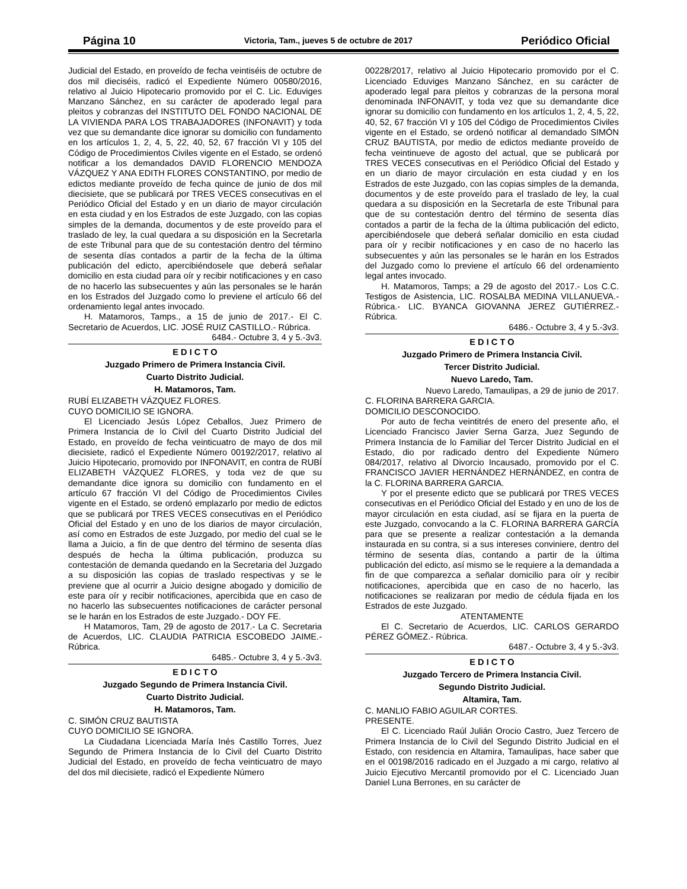Página 10 Victoria, Tam., jueves 5 de octubre de 2017 Periódico Oficial
Judicial del Estado, en proveído de fecha veintiséis de octubre de dos mil dieciséis, radicó el Expediente Número 00580/2016, relativo al Juicio Hipotecario promovido por el C. Lic. Eduviges Manzano Sánchez, en su carácter de apoderado legal para pleitos y cobranzas del INSTITUTO DEL FONDO NACIONAL DE LA VIVIENDA PARA LOS TRABAJADORES (INFONAVIT) y toda vez que su demandante dice ignorar su domicilio con fundamento en los artículos 1, 2, 4, 5, 22, 40, 52, 67 fracción VI y 105 del Código de Procedimientos Civiles vigente en el Estado, se ordenó notificar a los demandados DAVID FLORENCIO MENDOZA VÁZQUEZ Y ANA EDITH FLORES CONSTANTINO, por medio de edictos mediante proveído de fecha quince de junio de dos mil diecisiete, que se publicará por TRES VECES consecutivas en el Periódico Oficial del Estado y en un diario de mayor circulación en esta ciudad y en los Estrados de este Juzgado, con las copias simples de la demanda, documentos y de este proveído para el traslado de ley, la cual quedara a su disposición en la Secretarla de este Tribunal para que de su contestación dentro del término de sesenta días contados a partir de la fecha de la última publicación del edicto, apercibiéndosele que deberá señalar domicilio en esta ciudad para oír y recibir notificaciones y en caso de no hacerlo las subsecuentes y aún las personales se le harán en los Estrados del Juzgado como lo previene el artículo 66 del ordenamiento legal antes invocado.
H. Matamoros, Tamps., a 15 de junio de 2017.- El C. Secretario de Acuerdos, LIC. JOSÉ RUIZ CASTILLO.- Rúbrica.
6484.- Octubre 3, 4 y 5.-3v3.
E D I C T O
Juzgado Primero de Primera Instancia Civil.
Cuarto Distrito Judicial.
H. Matamoros, Tam.
RUBÍ ELIZABETH VÁZQUEZ FLORES.
CUYO DOMICILIO SE IGNORA.
El Licenciado Jesús López Ceballos, Juez Primero de Primera Instancia de lo Civil del Cuarto Distrito Judicial del Estado, en proveído de fecha veinticuatro de mayo de dos mil diecisiete, radicó el Expediente Número 00192/2017, relativo al Juicio Hipotecario, promovido por INFONAVIT, en contra de RUBÍ ELIZABETH VÁZQUEZ FLORES, y toda vez de que su demandante dice ignora su domicilio con fundamento en el artículo 67 fracción VI del Código de Procedimientos Civiles vigente en el Estado, se ordenó emplazarlo por medio de edictos que se publicará por TRES VECES consecutivas en el Periódico Oficial del Estado y en uno de los diarios de mayor circulación, así como en Estrados de este Juzgado, por medio del cual se le llama a Juicio, a fin de que dentro del término de sesenta días después de hecha la última publicación, produzca su contestación de demanda quedando en la Secretaria del Juzgado a su disposición las copias de traslado respectivas y se le previene que al ocurrir a Juicio designe abogado y domicilio de este para oír y recibir notificaciones, apercibida que en caso de no hacerlo las subsecuentes notificaciones de carácter personal se le harán en los Estrados de este Juzgado.- DOY FE.
H Matamoros, Tam, 29 de agosto de 2017.- La C. Secretaria de Acuerdos, LIC. CLAUDIA PATRICIA ESCOBEDO JAIME.- Rúbrica.
6485.- Octubre 3, 4 y 5.-3v3.
E D I C T O
Juzgado Segundo de Primera Instancia Civil.
Cuarto Distrito Judicial.
H. Matamoros, Tam.
C. SIMÓN CRUZ BAUTISTA
CUYO DOMICILIO SE IGNORA.
La Ciudadana Licenciada María Inés Castillo Torres, Juez Segundo de Primera Instancia de lo Civil del Cuarto Distrito Judicial del Estado, en proveído de fecha veinticuatro de mayo del dos mil diecisiete, radicó el Expediente Número
00228/2017, relativo al Juicio Hipotecario promovido por el C. Licenciado Eduviges Manzano Sánchez, en su carácter de apoderado legal para pleitos y cobranzas de la persona moral denominada INFONAVIT, y toda vez que su demandante dice ignorar su domicilio con fundamento en los artículos 1, 2, 4, 5, 22, 40, 52, 67 fracción VI y 105 del Código de Procedimientos Civiles vigente en el Estado, se ordenó notificar al demandado SIMÓN CRUZ BAUTISTA, por medio de edictos mediante proveído de fecha veintinueve de agosto del actual, que se publicará por TRES VECES consecutivas en el Periódico Oficial del Estado y en un diario de mayor circulación en esta ciudad y en los Estrados de este Juzgado, con las copias simples de la demanda, documentos y de este proveído para el traslado de ley, la cual quedara a su disposición en la Secretarla de este Tribunal para que de su contestación dentro del término de sesenta días contados a partir de la fecha de la última publicación del edicto, apercibiéndosele que deberá señalar domicilio en esta ciudad para oír y recibir notificaciones y en caso de no hacerlo las subsecuentes y aún las personales se le harán en los Estrados del Juzgado como lo previene el artículo 66 del ordenamiento legal antes invocado.
H. Matamoros, Tamps; a 29 de agosto del 2017.- Los C.C. Testigos de Asistencia, LIC. ROSALBA MEDINA VILLANUEVA.- Rúbrica.- LIC. BYANCA GIOVANNA JEREZ GUTIÉRREZ.- Rúbrica.
6486.- Octubre 3, 4 y 5.-3v3.
E D I C T O
Juzgado Primero de Primera Instancia Civil.
Tercer Distrito Judicial.
Nuevo Laredo, Tam.
Nuevo Laredo, Tamaulipas, a 29 de junio de 2017.
C. FLORINA BARRERA GARCIA.
DOMICILIO DESCONOCIDO.
Por auto de fecha veintitrés de enero del presente año, el Licenciado Francisco Javier Serna Garza, Juez Segundo de Primera Instancia de lo Familiar del Tercer Distrito Judicial en el Estado, dio por radicado dentro del Expediente Número 084/2017, relativo al Divorcio Incausado, promovido por el C. FRANCISCO JAVIER HERNÁNDEZ HERNÁNDEZ, en contra de la C. FLORINA BARRERA GARCIA.
Y por el presente edicto que se publicará por TRES VECES consecutivas en el Periódico Oficial del Estado y en uno de los de mayor circulación en esta ciudad, así se fijara en la puerta de este Juzgado, convocando a la C. FLORINA BARRERA GARCÍA para que se presente a realizar contestación a la demanda instaurada en su contra, si a sus intereses conviniere, dentro del término de sesenta días, contando a partir de la última publicación del edicto, así mismo se le requiere a la demandada a fin de que comparezca a señalar domicilio para oír y recibir notificaciones, apercibida que en caso de no hacerlo, las notificaciones se realizaran por medio de cédula fijada en los Estrados de este Juzgado.
ATENTAMENTE
El C. Secretario de Acuerdos, LIC. CARLOS GERARDO PÉREZ GÓMEZ.- Rúbrica.
6487.- Octubre 3, 4 y 5.-3v3.
E D I C T O
Juzgado Tercero de Primera Instancia Civil.
Segundo Distrito Judicial.
Altamira, Tam.
C. MANLIO FABIO AGUILAR CORTES.
PRESENTE.
El C. Licenciado Raúl Julián Orocio Castro, Juez Tercero de Primera Instancia de lo Civil del Segundo Distrito Judicial en el Estado, con residencia en Altamira, Tamaulipas, hace saber que en el 00198/2016 radicado en el Juzgado a mi cargo, relativo al Juicio Ejecutivo Mercantil promovido por el C. Licenciado Juan Daniel Luna Berrones, en su carácter de